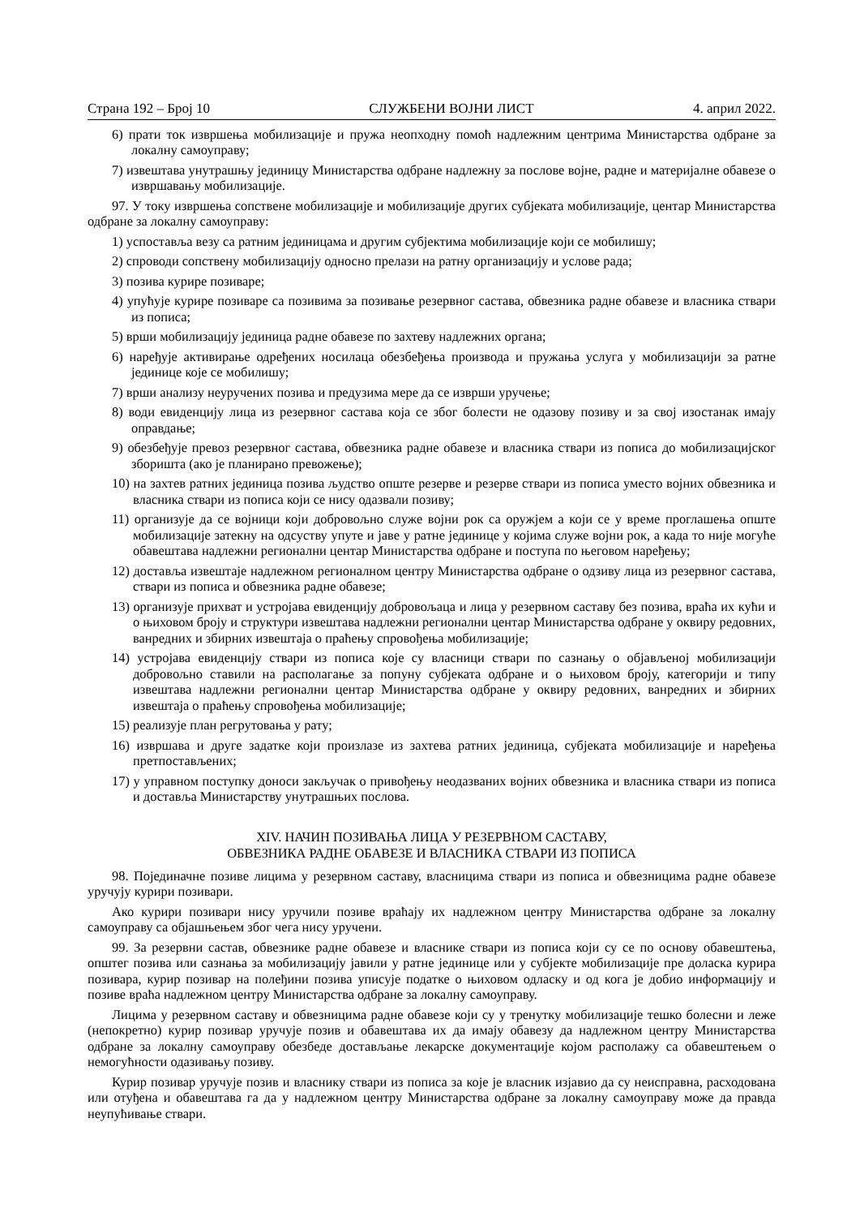Страна 192 – Број 10 СЛУЖБЕНИ ВОЈНИ ЛИСТ 4. април 2022.
6) прати ток извршења мобилизације и пружа неопходну помоћ надлежним центрима Министарства одбране за локалну самоуправу;
7) извештава унутрашњу јединицу Министарства одбране надлежну за послове војне, радне и материјалне обавезе о извршавању мобилизације.
97. У току извршења сопствене мобилизације и мобилизације других субјеката мобилизације, центар Министарства одбране за локалну самоуправу:
1) успоставља везу са ратним јединицама и другим субјектима мобилизације који се мобилишу;
2) спроводи сопствену мобилизацију односно прелази на ратну организацију и услове рада;
3) позива курире позиваре;
4) упућује курире позиваре са позивима за позивање резервног састава, обвезника радне обавезе и власника ствари из пописа;
5) врши мобилизацију јединица радне обавезе по захтеву надлежних органа;
6) наређује активирање одређених носилаца обезбеђења производа и пружања услуга у мобилизацији за ратне јединице које се мобилишу;
7) врши анализу неуручених позива и предузима мере да се изврши уручење;
8) води евиденцију лица из резервног састава која се због болести не одазову позиву и за свој изостанак имају оправдање;
9) обезбеђује превоз резервног састава, обвезника радне обавезе и власника ствари из пописа до мобилизацијског зборишта (ако је планирано превожење);
10) на захтев ратних јединица позива људство опште резерве и резерве ствари из пописа уместо војних обвезника и власника ствари из пописа који се нису одазвали позиву;
11) организује да се војници који добровољно служе војни рок са оружјем а који се у време проглашења опште мобилизације затекну на одсуству упуте и јаве у ратне јединице у којима служе војни рок, а када то није могуће обавештава надлежни регионални центар Министарства одбране и поступа по његовом наређењу;
12) доставља извештаје надлежном регионалном центру Министарства одбране о одзиву лица из резервног састава, ствари из пописа и обвезника радне обавезе;
13) организује прихват и устројава евиденцију добровољаца и лица у резервном саставу без позива, враћа их кући и о њиховом броју и структури извештава надлежни регионални центар Министарства одбране у оквиру редовних, ванредних и збирних извештаја о праћењу спровођења мобилизације;
14) устројава евиденцију ствари из пописа које су власници ствари по сазнању о објављеној мобилизацији добровољно ставили на располагање за попуну субјеката одбране и о њиховом броју, категорији и типу извештава надлежни регионални центар Министарства одбране у оквиру редовних, ванредних и збирних извештаја о праћењу спровођења мобилизације;
15) реализује план регрутовања у рату;
16) извршава и друге задатке који произлазе из захтева ратних јединица, субјеката мобилизације и наређења претпостављених;
17) у управном поступку доноси закључак о привођењу неодазваних војних обвезника и власника ствари из пописа и доставља Министарству унутрашњих послова.
XIV. НАЧИН ПОЗИВАЊА ЛИЦА У РЕЗЕРВНОМ САСТАВУ,
ОБВЕЗНИКА РАДНЕ ОБАВЕЗЕ И ВЛАСНИКА СТВАРИ ИЗ ПОПИСА
98. Појединачне позиве лицима у резервном саставу, власницима ствари из пописа и обвезницима радне обавезе уручују курири позивари.
Ако курири позивари нису уручили позиве враћају их надлежном центру Министарства одбране за локалну самоуправу са објашњењем због чега нису уручени.
99. За резервни састав, обвезнике радне обавезе и власнике ствари из пописа који су се по основу обавештења, општег позива или сазнања за мобилизацију јавили у ратне јединице или у субјекте мобилизације пре доласка курира позивара, курир позивар на полеђини позива уписује податке о њиховом одласку и од кога је добио информацију и позиве враћа надлежном центру Министарства одбране за локалну самоуправу.
Лицима у резервном саставу и обвезницима радне обавезе који су у тренутку мобилизације тешко болесни и леже (непокретно) курир позивар уручује позив и обавештава их да имају обавезу да надлежном центру Министарства одбране за локалну самоуправу обезбеде достављање лекарске документације којом располажу са обавештењем о немогућности одазивању позиву.
Курир позивар уручује позив и власнику ствари из пописа за које је власник изјавио да су неисправна, расходована или отуђена и обавештава га да у надлежном центру Министарства одбране за локалну самоуправу може да правда неупућивање ствари.